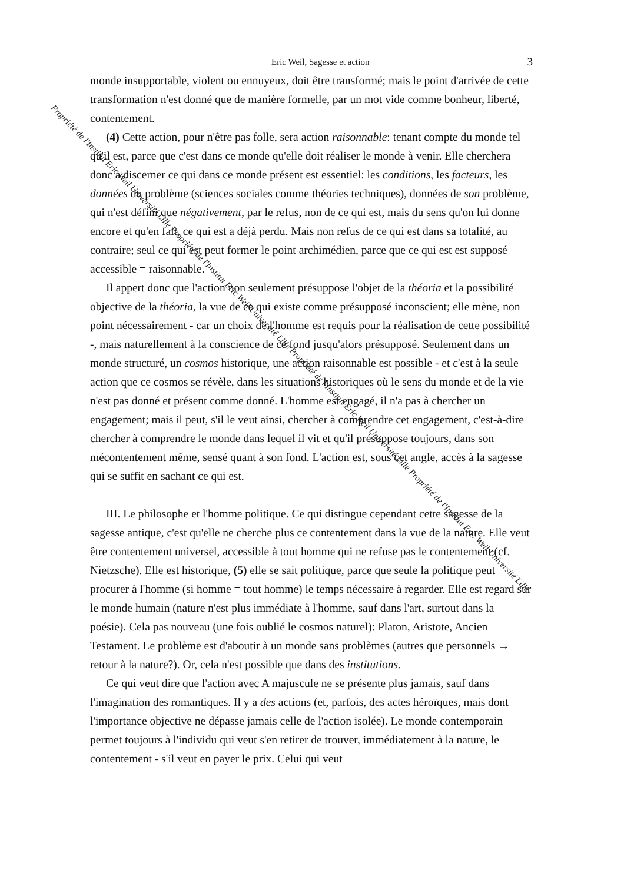Eric Weil, Sagesse et action 3
monde insupportable, violent ou ennuyeux, doit être transformé; mais le point d'arrivée de cette transformation n'est donné que de manière formelle, par un mot vide comme bonheur, liberté, contentement.
(4) Cette action, pour n'être pas folle, sera action raisonnable: tenant compte du monde tel qu'il est, parce que c'est dans ce monde qu'elle doit réaliser le monde à venir. Elle cherchera donc à discerner ce qui dans ce monde présent est essentiel: les conditions, les facteurs, les données du problème (sciences sociales comme théories techniques), données de son problème, qui n'est défini que négativement, par le refus, non de ce qui est, mais du sens qu'on lui donne encore et qu'en fait, ce qui est a déjà perdu. Mais non refus de ce qui est dans sa totalité, au contraire; seul ce qui est peut former le point archimédien, parce que ce qui est est supposé accessible = raisonnable.
Il appert donc que l'action non seulement présuppose l'objet de la théoria et la possibilité objective de la théoria, la vue de ce qui existe comme présupposé inconscient; elle mène, non point nécessairement - car un choix de l'homme est requis pour la réalisation de cette possibilité -, mais naturellement à la conscience de ce fond jusqu'alors présupposé. Seulement dans un monde structuré, un cosmos historique, une action raisonnable est possible - et c'est à la seule action que ce cosmos se révèle, dans les situations historiques où le sens du monde et de la vie n'est pas donné et présent comme donné. L'homme est engagé, il n'a pas à chercher un engagement; mais il peut, s'il le veut ainsi, chercher à comprendre cet engagement, c'est-à-dire chercher à comprendre le monde dans lequel il vit et qu'il présuppose toujours, dans son mécontentement même, sensé quant à son fond. L'action est, sous cet angle, accès à la sagesse qui se suffit en sachant ce qui est.
III. Le philosophe et l'homme politique. Ce qui distingue cependant cette sagesse de la sagesse antique, c'est qu'elle ne cherche plus ce contentement dans la vue de la nature. Elle veut être contentement universel, accessible à tout homme qui ne refuse pas le contentement (cf. Nietzsche). Elle est historique, (5) elle se sait politique, parce que seule la politique peut procurer à l'homme (si homme = tout homme) le temps nécessaire à regarder. Elle est regard sur le monde humain (nature n'est plus immédiate à l'homme, sauf dans l'art, surtout dans la poésie). Cela pas nouveau (une fois oublié le cosmos naturel): Platon, Aristote, Ancien Testament. Le problème est d'aboutir à un monde sans problèmes (autres que personnels → retour à la nature?). Or, cela n'est possible que dans des institutions.
Ce qui veut dire que l'action avec A majuscule ne se présente plus jamais, sauf dans l'imagination des romantiques. Il y a des actions (et, parfois, des actes héroïques, mais dont l'importance objective ne dépasse jamais celle de l'action isolée). Le monde contemporain permet toujours à l'individu qui veut s'en retirer de trouver, immédiatement à la nature, le contentement - s'il veut en payer le prix. Celui qui veut
Propriété de l'Institut Eric Weil Université Lille Propriété de l'Institut Eric Weil Université Lille Propriété de l'Institut Eric Weil Université Lille Propriété de l'Institut Eric Weil Université Lille